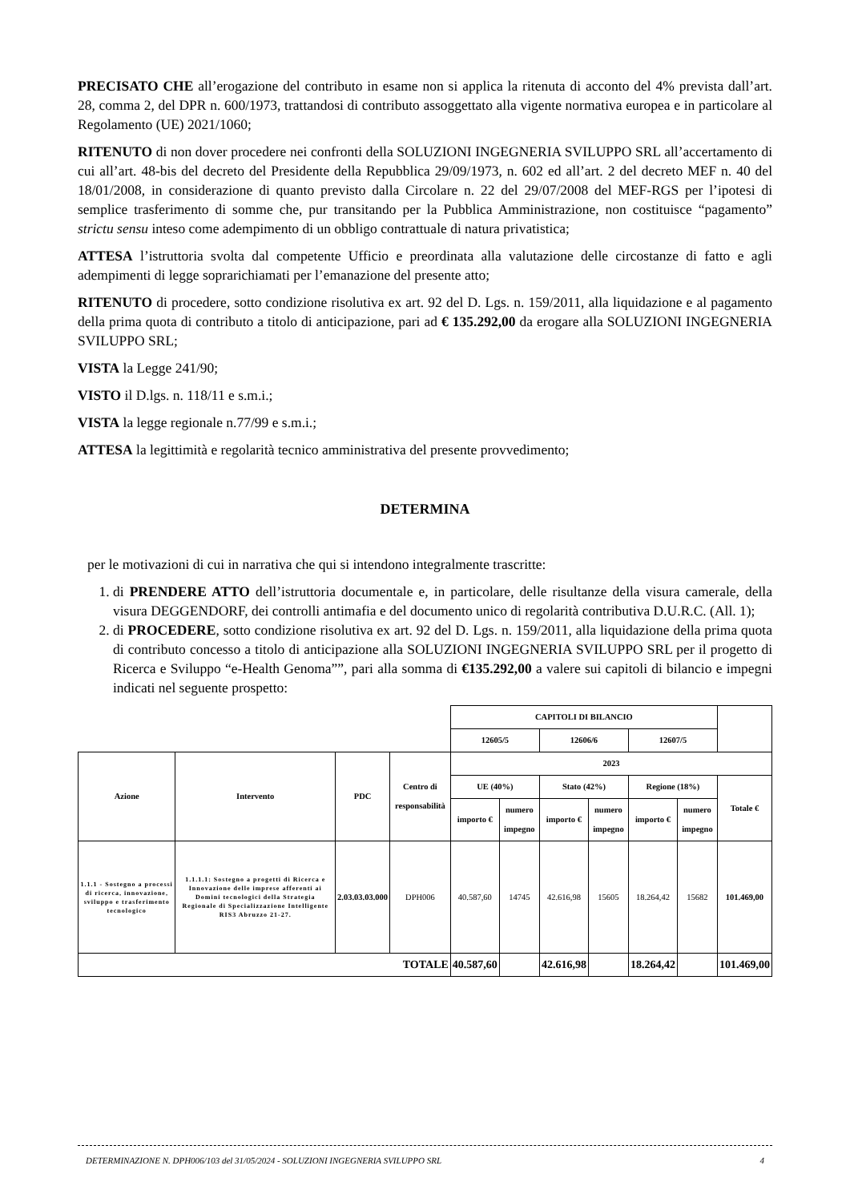PRECISATO CHE all’erogazione del contributo in esame non si applica la ritenuta di acconto del 4% prevista dall’art. 28, comma 2, del DPR n. 600/1973, trattandosi di contributo assoggettato alla vigente normativa europea e in particolare al Regolamento (UE) 2021/1060;
RITENUTO di non dover procedere nei confronti della SOLUZIONI INGEGNERIA SVILUPPO SRL all’accertamento di cui all’art. 48-bis del decreto del Presidente della Repubblica 29/09/1973, n. 602 ed all’art. 2 del decreto MEF n. 40 del 18/01/2008, in considerazione di quanto previsto dalla Circolare n. 22 del 29/07/2008 del MEF-RGS per l’ipotesi di semplice trasferimento di somme che, pur transitando per la Pubblica Amministrazione, non costituisce “pagamento” strictu sensu inteso come adempimento di un obbligo contrattuale di natura privatistica;
ATTESA l’istruttoria svolta dal competente Ufficio e preordinata alla valutazione delle circostanze di fatto e agli adempimenti di legge soprarichiamati per l’emanazione del presente atto;
RITENUTO di procedere, sotto condizione risolutiva ex art. 92 del D. Lgs. n. 159/2011, alla liquidazione e al pagamento della prima quota di contributo a titolo di anticipazione, pari ad € 135.292,00 da erogare alla SOLUZIONI INGEGNERIA SVILUPPO SRL;
VISTA la Legge 241/90;
VISTO il D.lgs. n. 118/11 e s.m.i.;
VISTA la legge regionale n.77/99 e s.m.i.;
ATTESA la legittimità e regolarità tecnico amministrativa del presente provvedimento;
DETERMINA
per le motivazioni di cui in narrativa che qui si intendono integralmente trascritte:
1. di PRENDERE ATTO dell’istruttoria documentale e, in particolare, delle risultanze della visura camerale, della visura DEGGENDORF, dei controlli antimafia e del documento unico di regolarità contributiva D.U.R.C. (All. 1);
2. di PROCEDERE, sotto condizione risolutiva ex art. 92 del D. Lgs. n. 159/2011, alla liquidazione della prima quota di contributo concesso a titolo di anticipazione alla SOLUZIONI INGEGNERIA SVILUPPO SRL per il progetto di Ricerca e Sviluppo “e-Health Genoma””, pari alla somma di €135.292,00 a valere sui capitoli di bilancio e impegni indicati nel seguente prospetto:
| | | | | CAPITOLI DI BILANCIO | | | | | | |
| | | | | 12605/5 | | 12606/6 | | 12607/5 | | |
| Azione | Intervento | PDC | Centro di responsabilità | 2023 | | | | | | |
| | | | | UE (40%) | | Stato (42%) | | Regione (18%) | | Totale € |
| | | | | importo € | numero impegno | importo € | numero impegno | importo € | numero impegno | |
| 1.1.1 - Sostegno a processi di ricerca, innovazione, sviluppo e trasferimento tecnologico | 1.1.1.1: Sostegno a progetti di Ricerca e Innovazione delle imprese afferenti ai Domini tecnologici della Strategia Regionale di Specializzazione Intelligente RIS3 Abruzzo 21-27. | 2.03.03.03.000 | DPH006 | 40.587,60 | 14745 | 42.616,98 | 15605 | 18.264,42 | 15682 | 101.469,00 |
| TOTALE | | | | 40.587,60 | | 42.616,98 | | 18.264,42 | | 101.469,00 |
DETERMINAZIONE N. DPH006/103 del 31/05/2024 - SOLUZIONI INGEGNERIA SVILUPPO SRL 4